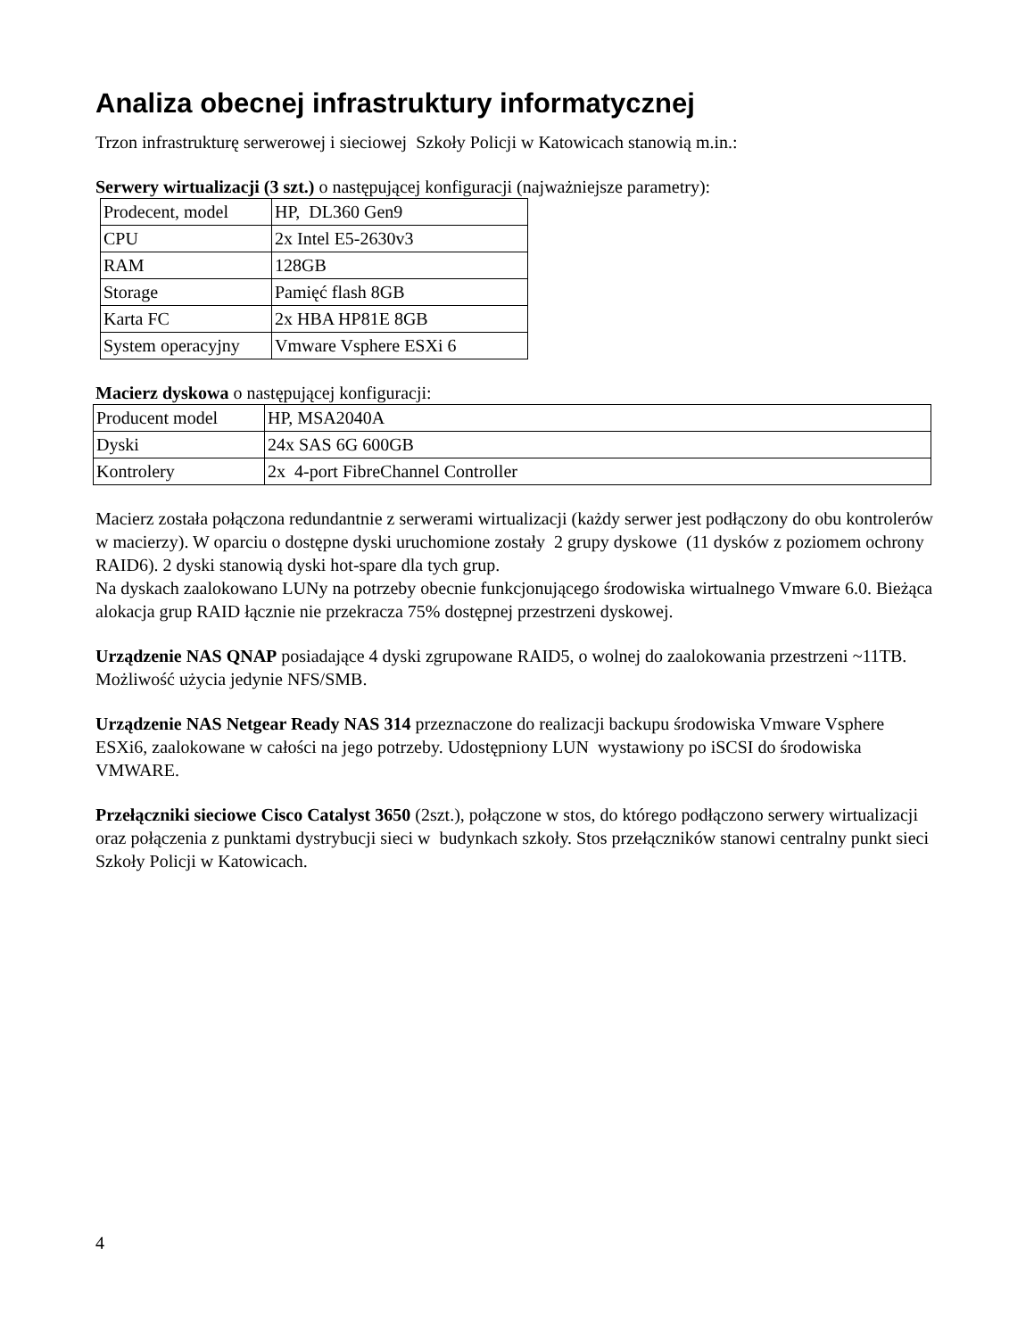Analiza obecnej infrastruktury informatycznej
Trzon infrastrukturę serwerowej i sieciowej Szkoły Policji w Katowicach stanowią m.in.:
Serwery wirtualizacji (3 szt.) o następującej konfiguracji (najważniejsze parametry):
| Prodecent, model | HP, DL360 Gen9 |
| CPU | 2x Intel E5-2630v3 |
| RAM | 128GB |
| Storage | Pamięć flash 8GB |
| Karta FC | 2x HBA HP81E 8GB |
| System operacyjny | Vmware Vsphere ESXi 6 |
Macierz dyskowa o następującej konfiguracji:
| Producent model | HP, MSA2040A |
| Dyski | 24x SAS 6G 600GB |
| Kontrolery | 2x 4-port FibreChannel Controller |
Macierz została połączona redundantnie z serwerami wirtualizacji (każdy serwer jest podłączony do obu kontrolerów w macierzy). W oparciu o dostępne dyski uruchomione zostały 2 grupy dyskowe (11 dysków z poziomem ochrony RAID6). 2 dyski stanowią dyski hot-spare dla tych grup.
Na dyskach zaalokowano LUNy na potrzeby obecnie funkcjonującego środowiska wirtualnego Vmware 6.0. Bieżąca alokacja grup RAID łącznie nie przekracza 75% dostępnej przestrzeni dyskowej.
Urządzenie NAS QNAP posiadające 4 dyski zgrupowane RAID5, o wolnej do zaalokowania przestrzeni ~11TB. Możliwość użycia jedynie NFS/SMB.
Urządzenie NAS Netgear Ready NAS 314 przeznaczone do realizacji backupu środowiska Vmware Vsphere ESXi6, zaalokowane w całości na jego potrzeby. Udostępniony LUN wystawiony po iSCSI do środowiska VMWARE.
Przełączniki sieciowe Cisco Catalyst 3650 (2szt.), połączone w stos, do którego podłączono serwery wirtualizacji oraz połączenia z punktami dystrybucji sieci w budynkach szkoły. Stos przełączników stanowi centralny punkt sieci Szkoły Policji w Katowicach.
4